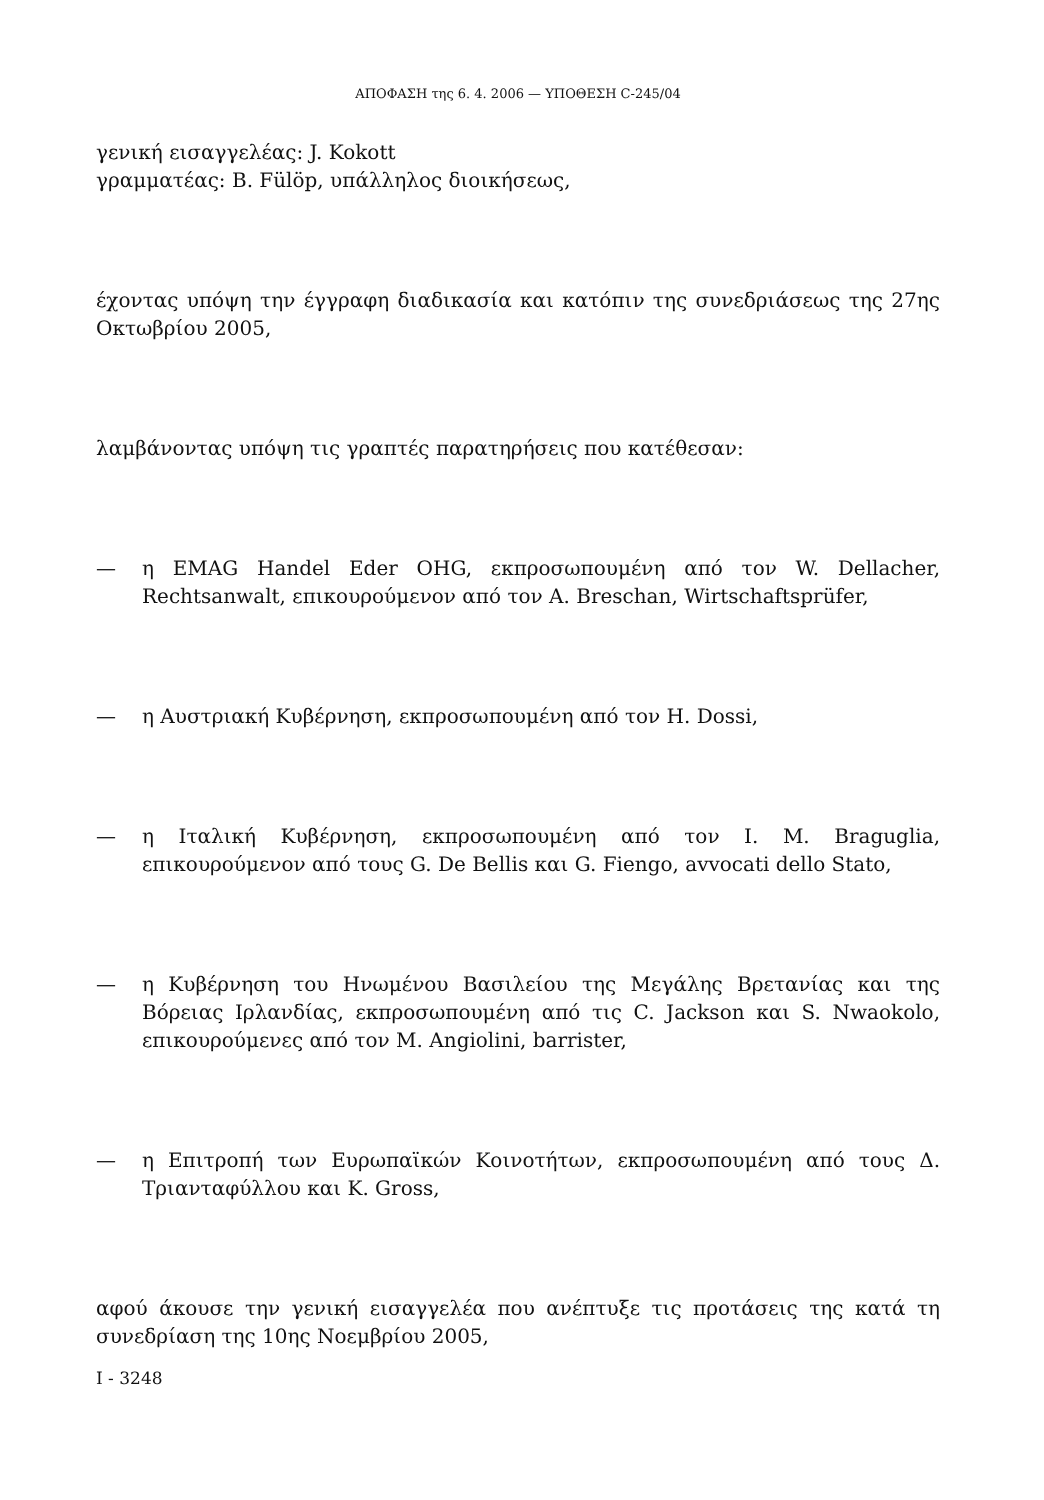ΑΠΟΦΑΣΗ της 6. 4. 2006 — ΥΠΟΘΕΣΗ C-245/04
γενική εισαγγελέας: J. Kokott
γραμματέας: B. Fülöp, υπάλληλος διοικήσεως,
έχοντας υπόψη την έγγραφη διαδικασία και κατόπιν της συνεδριάσεως της 27ης Οκτωβρίου 2005,
λαμβάνοντας υπόψη τις γραπτές παρατηρήσεις που κατέθεσαν:
— η EMAG Handel Eder OHG, εκπροσωπουμένη από τον W. Dellacher, Rechtsanwalt, επικουρούμενον από τον A. Breschan, Wirtschaftsprüfer,
— η Αυστριακή Κυβέρνηση, εκπροσωπουμένη από τον H. Dossi,
— η Ιταλική Κυβέρνηση, εκπροσωπουμένη από τον I. M. Braguglia, επικουρούμενον από τους G. De Bellis και G. Fiengo, avvocati dello Stato,
— η Κυβέρνηση του Ηνωμένου Βασιλείου της Μεγάλης Βρετανίας και της Βόρειας Ιρλανδίας, εκπροσωπουμένη από τις C. Jackson και S. Nwaokolo, επικουρούμενες από τον M. Angiolini, barrister,
— η Επιτροπή των Ευρωπαϊκών Κοινοτήτων, εκπροσωπουμένη από τους Δ. Τριανταφύλλου και K. Gross,
αφού άκουσε την γενική εισαγγελέα που ανέπτυξε τις προτάσεις της κατά τη συνεδρίαση της 10ης Νοεμβρίου 2005,
I - 3248